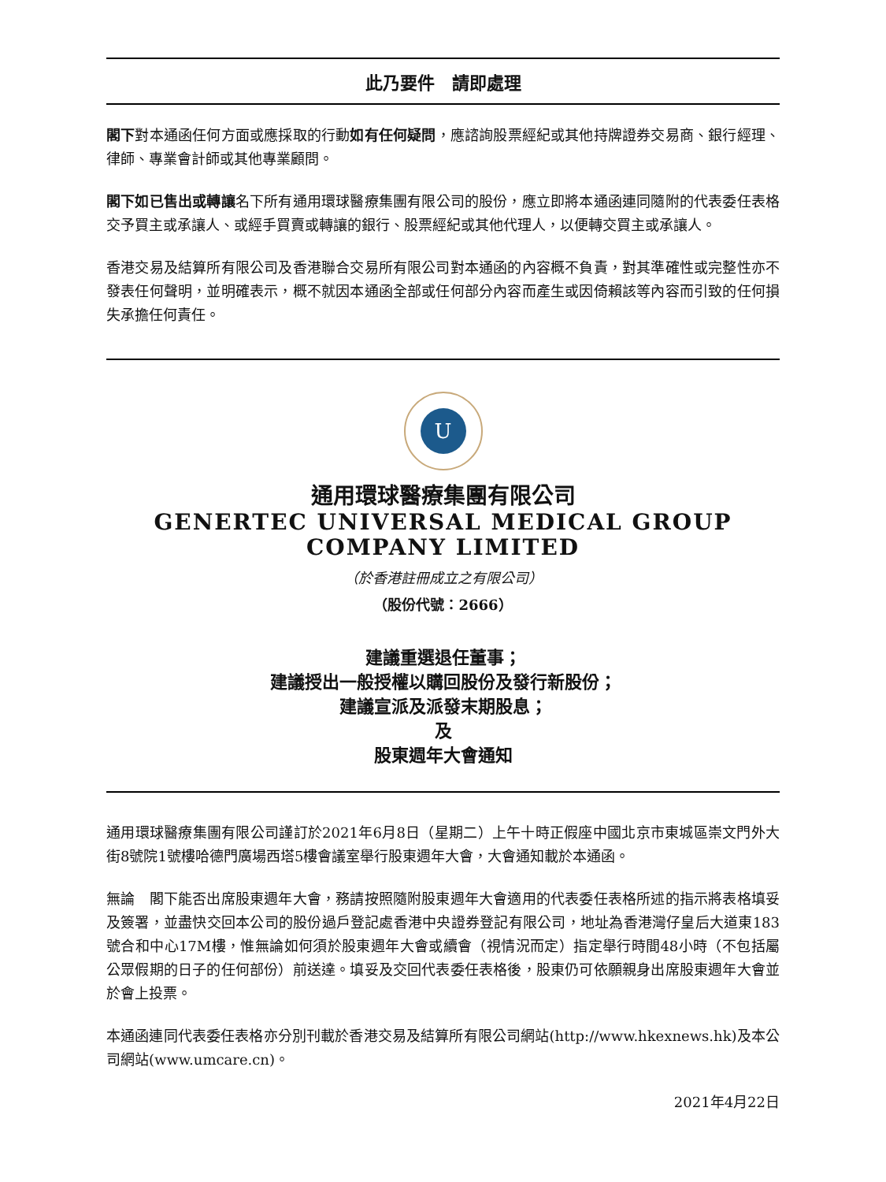此乃要件　請即處理
閣下對本通函任何方面或應採取的行動如有任何疑問，應諮詢股票經紀或其他持牌證券交易商、銀行經理、律師、專業會計師或其他專業顧問。
閣下如已售出或轉讓名下所有通用環球醫療集團有限公司的股份，應立即將本通函連同隨附的代表委任表格交予買主或承讓人、或經手買賣或轉讓的銀行、股票經紀或其他代理人，以便轉交買主或承讓人。
香港交易及結算所有限公司及香港聯合交易所有限公司對本通函的內容概不負責，對其準確性或完整性亦不發表任何聲明，並明確表示，概不就因本通函全部或任何部分內容而產生或因倚賴該等內容而引致的任何損失承擔任何責任。
U
通用環球醫療集團有限公司
GENERTEC UNIVERSAL MEDICAL GROUP
COMPANY LIMITED
（於香港註冊成立之有限公司）
（股份代號：2666）
建議重選退任董事；
建議授出一般授權以購回股份及發行新股份；
建議宣派及派發末期股息；
及
股東週年大會通知
通用環球醫療集團有限公司謹訂於2021年6月8日（星期二）上午十時正假座中國北京市東城區崇文門外大街8號院1號樓哈德門廣場西塔5樓會議室舉行股東週年大會，大會通知載於本通函。
無論　閣下能否出席股東週年大會，務請按照隨附股東週年大會適用的代表委任表格所述的指示將表格填妥及簽署，並盡快交回本公司的股份過戶登記處香港中央證券登記有限公司，地址為香港灣仔皇后大道東183號合和中心17M樓，惟無論如何須於股東週年大會或續會（視情況而定）指定舉行時間48小時（不包括屬公眾假期的日子的任何部份）前送達。填妥及交回代表委任表格後，股東仍可依願親身出席股東週年大會並於會上投票。
本通函連同代表委任表格亦分別刊載於香港交易及結算所有限公司網站(http://www.hkexnews.hk)及本公司網站(www.umcare.cn)。
2021年4月22日